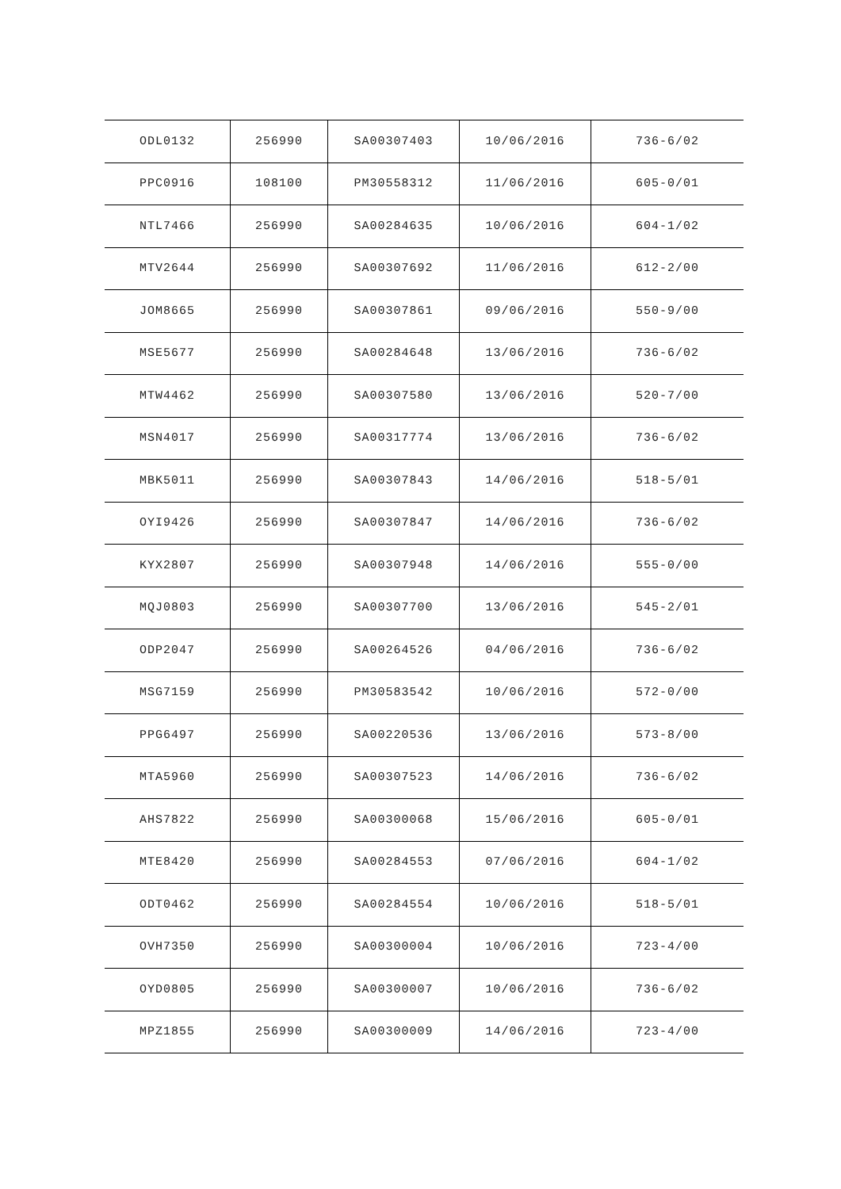| ODL0132 | 256990 | SA00307403 | 10/06/2016 | 736-6/02 |
| PPC0916 | 108100 | PM30558312 | 11/06/2016 | 605-0/01 |
| NTL7466 | 256990 | SA00284635 | 10/06/2016 | 604-1/02 |
| MTV2644 | 256990 | SA00307692 | 11/06/2016 | 612-2/00 |
| JOM8665 | 256990 | SA00307861 | 09/06/2016 | 550-9/00 |
| MSE5677 | 256990 | SA00284648 | 13/06/2016 | 736-6/02 |
| MTW4462 | 256990 | SA00307580 | 13/06/2016 | 520-7/00 |
| MSN4017 | 256990 | SA00317774 | 13/06/2016 | 736-6/02 |
| MBK5011 | 256990 | SA00307843 | 14/06/2016 | 518-5/01 |
| OYI9426 | 256990 | SA00307847 | 14/06/2016 | 736-6/02 |
| KYX2807 | 256990 | SA00307948 | 14/06/2016 | 555-0/00 |
| MQJ0803 | 256990 | SA00307700 | 13/06/2016 | 545-2/01 |
| ODP2047 | 256990 | SA00264526 | 04/06/2016 | 736-6/02 |
| MSG7159 | 256990 | PM30583542 | 10/06/2016 | 572-0/00 |
| PPG6497 | 256990 | SA00220536 | 13/06/2016 | 573-8/00 |
| MTA5960 | 256990 | SA00307523 | 14/06/2016 | 736-6/02 |
| AHS7822 | 256990 | SA00300068 | 15/06/2016 | 605-0/01 |
| MTE8420 | 256990 | SA00284553 | 07/06/2016 | 604-1/02 |
| ODT0462 | 256990 | SA00284554 | 10/06/2016 | 518-5/01 |
| OVH7350 | 256990 | SA00300004 | 10/06/2016 | 723-4/00 |
| OYD0805 | 256990 | SA00300007 | 10/06/2016 | 736-6/02 |
| MPZ1855 | 256990 | SA00300009 | 14/06/2016 | 723-4/00 |